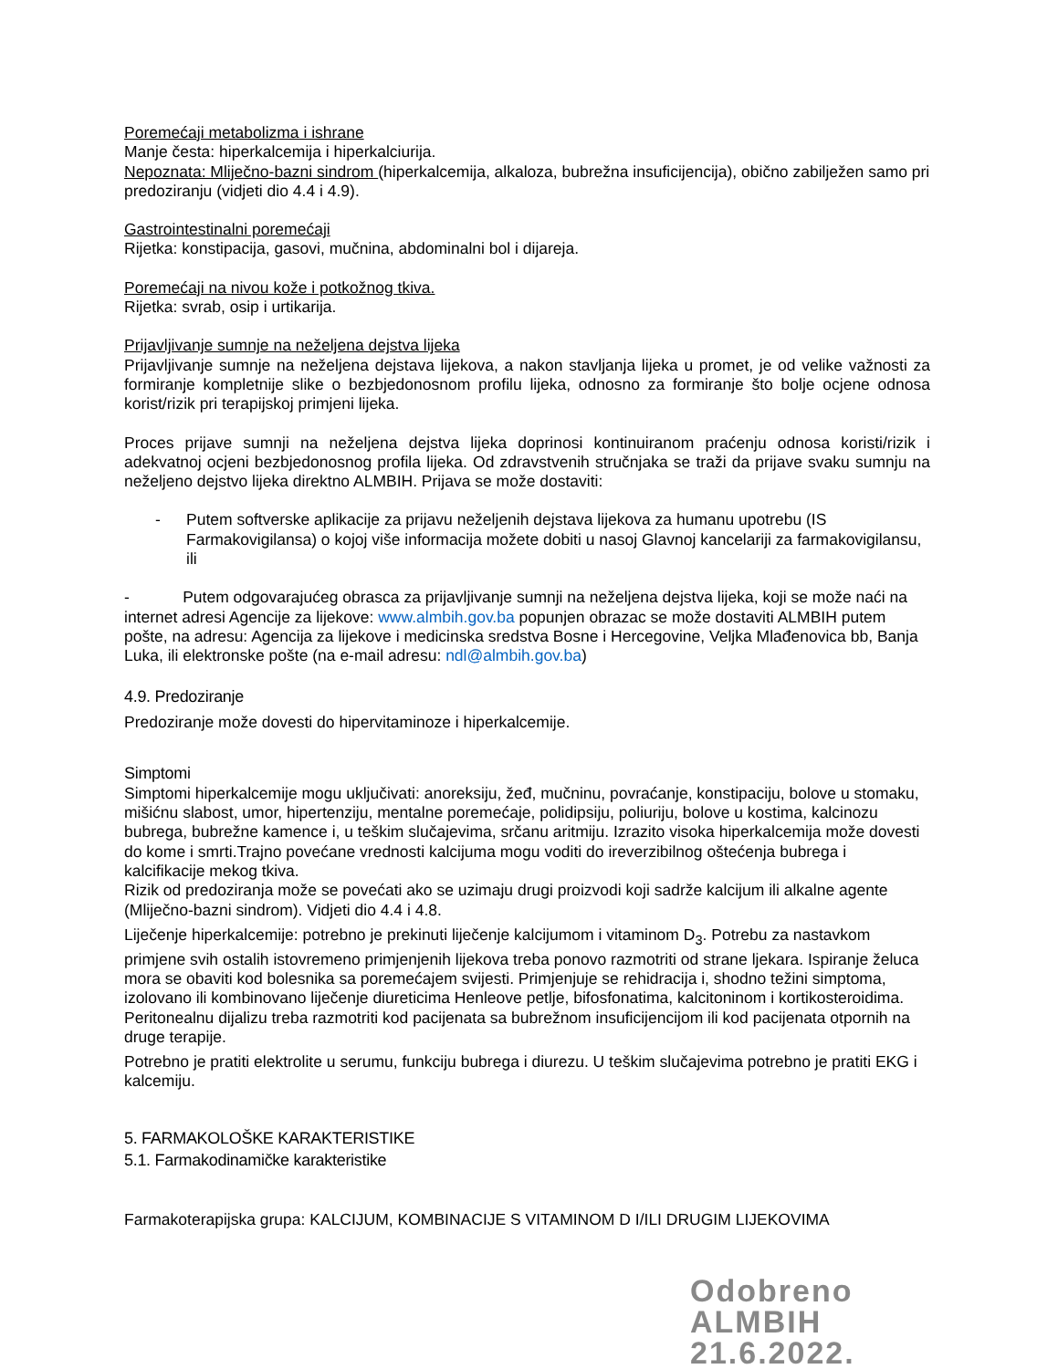Poremećaji metabolizma i ishrane
Manje česta: hiperkalcemija i hiperkalciurija.
Nepoznata: Mliječno-bazni sindrom (hiperkalcemija, alkaloza, bubrežna insuficijencija), obično zabilježen samo pri predoziranju (vidjeti dio 4.4 i 4.9).
Gastrointestinalni poremećaji
Rijetka: konstipacija, gasovi, mučnina, abdominalni bol i dijareja.
Poremećaji na nivou kože i potkožnog tkiva.
Rijetka: svrab, osip i urtikarija.
Prijavljivanje sumnje na neželjena dejstva lijeka
Prijavljivanje sumnje na neželjena dejstava lijekova, a nakon stavljanja lijeka u promet, je od velike važnosti za formiranje kompletnije slike o bezbjedonosnom profilu lijeka, odnosno za formiranje što bolje ocjene odnosa korist/rizik pri terapijskoj primjeni lijeka.
Proces prijave sumnji na neželjena dejstva lijeka doprinosi kontinuiranom praćenju odnosa koristi/rizik i adekvatnoj ocjeni bezbjedonosnog profila lijeka. Od zdravstvenih stručnjaka se traži da prijave svaku sumnju na neželjeno dejstvo lijeka direktno ALMBIH. Prijava se može dostaviti:
- Putem softverske aplikacije za prijavu neželjenih dejstava lijekova za humanu upotrebu (IS Farmakovigilansa) o kojoj više informacija možete dobiti u nasoj Glavnoj kancelariji za farmakovigilansu, ili
- Putem odgovarajućeg obrasca za prijavljivanje sumnji na neželjena dejstva lijeka, koji se može naći na internet adresi Agencije za lijekove: www.almbih.gov.ba popunjen obrazac se može dostaviti ALMBIH putem pošte, na adresu: Agencija za lijekove i medicinska sredstva Bosne i Hercegovine, Veljka Mlađenovica bb, Banja Luka, ili elektronske pošte (na e-mail adresu: ndl@almbih.gov.ba)
4.9. Predoziranje
Predoziranje može dovesti do hipervitaminoze i hiperkalcemije.
Simptomi
Simptomi hiperkalcemije mogu uključivati: anoreksiju, žeđ, mučninu, povraćanje, konstipaciju, bolove u stomaku, mišićnu slabost, umor, hipertenziju, mentalne poremećaje, polidipsiju, poliuriju, bolove u kostima, kalcinozu bubrega, bubrežne kamence i, u teškim slučajevima, srčanu aritmiju. Izrazito visoka hiperkalcemija može dovesti do kome i smrti.Trajno povećane vrednosti kalcijuma mogu voditi do ireverzibilnog oštećenja bubrega i kalcifikacije mekog tkiva.
Rizik od predoziranja može se povećati ako se uzimaju drugi proizvodi koji sadrže kalcijum ili alkalne agente (Mliječno-bazni sindrom). Vidjeti dio 4.4 i 4.8.
Liječenje hiperkalcemije: potrebno je prekinuti liječenje kalcijumom i vitaminom D<sub>3</sub>. Potrebu za nastavkom primjene svih ostalih istovremeno primjenjenih lijekova treba ponovo razmotriti od strane ljekara. Ispiranje želuca mora se obaviti kod bolesnika sa poremećajem svijesti. Primjenjuje se rehidracija i, shodno težini simptoma, izolovano ili kombinovano liječenje diureticima Henleove petlje, bifosfonatima, kalcitoninom i kortikosteroidima. Peritonealnu dijalizu treba razmotriti kod pacijenata sa bubrežnom insuficijencijom ili kod pacijenata otpornih na druge terapije.
Potrebno je pratiti elektrolite u serumu, funkciju bubrega i diurezu. U teškim slučajevima potrebno je pratiti EKG i kalcemiju.
5. FARMAKOLOŠKE KARAKTERISTIKE
5.1. Farmakodinamičke karakteristike
Farmakoterapijska grupa: KALCIJUM, KOMBINACIJE S VITAMINOM D I/ILI DRUGIM LIJEKOVIMA
Odobreno
ALMBIH
21.6.2022.